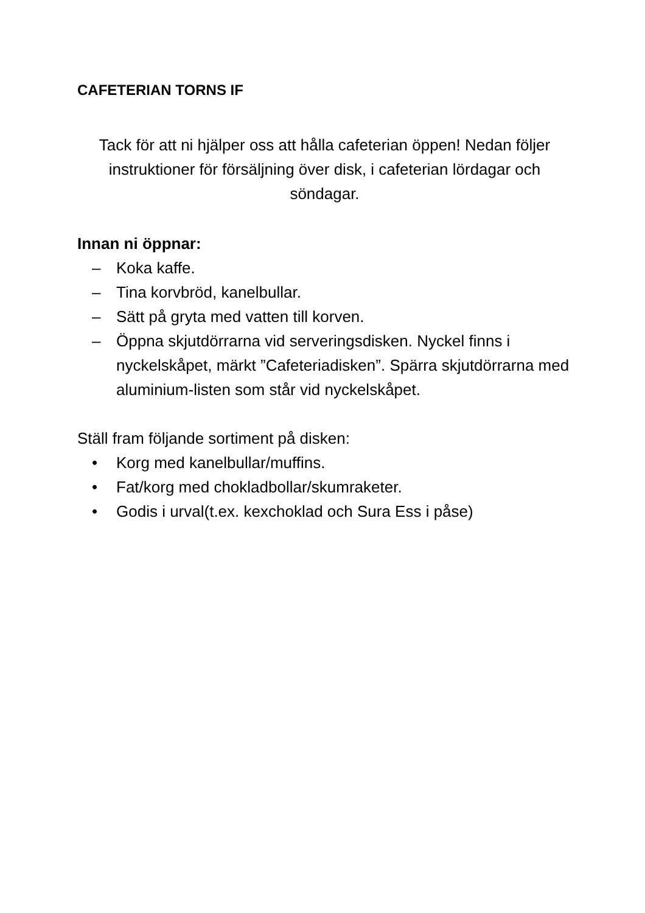CAFETERIAN TORNS IF
Tack för att ni hjälper oss att hålla cafeterian öppen! Nedan följer instruktioner för försäljning över disk, i cafeterian lördagar och söndagar.
Innan ni öppnar:
– Koka kaffe.
– Tina korvbröd, kanelbullar.
– Sätt på gryta med vatten till korven.
– Öppna skjutdörrarna vid serveringsdisken. Nyckel finns i nyckelskåpet, märkt ”Cafeteriadisken”. Spärra skjutdörrarna med aluminium-listen som står vid nyckelskåpet.
Ställ fram följande sortiment på disken:
• Korg med kanelbullar/muffins.
• Fat/korg med chokladbollar/skumraketer.
• Godis i urval(t.ex. kexchoklad och Sura Ess i påse)